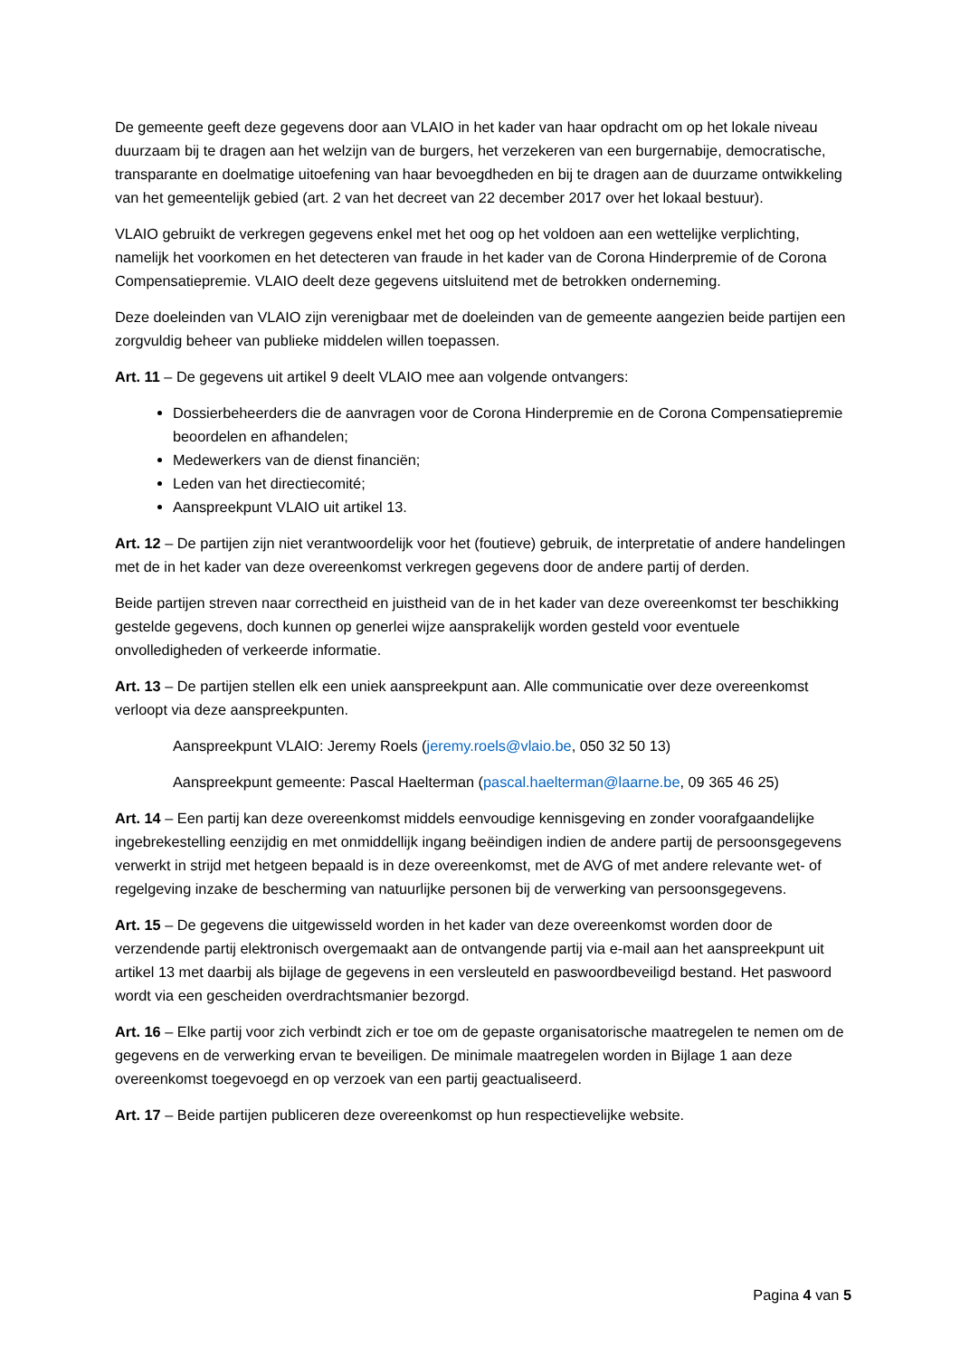De gemeente geeft deze gegevens door aan VLAIO in het kader van haar opdracht om op het lokale niveau duurzaam bij te dragen aan het welzijn van de burgers, het verzekeren van een burgernabije, democratische, transparante en doelmatige uitoefening van haar bevoegdheden en bij te dragen aan de duurzame ontwikkeling van het gemeentelijk gebied (art. 2 van het decreet van 22 december 2017 over het lokaal bestuur).
VLAIO gebruikt de verkregen gegevens enkel met het oog op het voldoen aan een wettelijke verplichting, namelijk het voorkomen en het detecteren van fraude in het kader van de Corona Hinderpremie of de Corona Compensatiepremie. VLAIO deelt deze gegevens uitsluitend met de betrokken onderneming.
Deze doeleinden van VLAIO zijn verenigbaar met de doeleinden van de gemeente aangezien beide partijen een zorgvuldig beheer van publieke middelen willen toepassen.
Art. 11 – De gegevens uit artikel 9 deelt VLAIO mee aan volgende ontvangers:
Dossierbeheerders die de aanvragen voor de Corona Hinderpremie en de Corona Compensatiepremie beoordelen en afhandelen;
Medewerkers van de dienst financiën;
Leden van het directiecomité;
Aanspreekpunt VLAIO uit artikel 13.
Art. 12 – De partijen zijn niet verantwoordelijk voor het (foutieve) gebruik, de interpretatie of andere handelingen met de in het kader van deze overeenkomst verkregen gegevens door de andere partij of derden.
Beide partijen streven naar correctheid en juistheid van de in het kader van deze overeenkomst ter beschikking gestelde gegevens, doch kunnen op generlei wijze aansprakelijk worden gesteld voor eventuele onvolledigheden of verkeerde informatie.
Art. 13 – De partijen stellen elk een uniek aanspreekpunt aan. Alle communicatie over deze overeenkomst verloopt via deze aanspreekpunten.
Aanspreekpunt VLAIO: Jeremy Roels (jeremy.roels@vlaio.be, 050 32 50 13)
Aanspreekpunt gemeente: Pascal Haelterman (pascal.haelterman@laarne.be, 09 365 46 25)
Art. 14 – Een partij kan deze overeenkomst middels eenvoudige kennisgeving en zonder voorafgaandelijke ingebrekestelling eenzijdig en met onmiddellijk ingang beëindigen indien de andere partij de persoonsgegevens verwerkt in strijd met hetgeen bepaald is in deze overeenkomst, met de AVG of met andere relevante wet- of regelgeving inzake de bescherming van natuurlijke personen bij de verwerking van persoonsgegevens.
Art. 15 – De gegevens die uitgewisseld worden in het kader van deze overeenkomst worden door de verzendende partij elektronisch overgemaakt aan de ontvangende partij via e-mail aan het aanspreekpunt uit artikel 13 met daarbij als bijlage de gegevens in een versleuteld en paswoordbeveiligd bestand. Het paswoord wordt via een gescheiden overdrachtsmanier bezorgd.
Art. 16 – Elke partij voor zich verbindt zich er toe om de gepaste organisatorische maatregelen te nemen om de gegevens en de verwerking ervan te beveiligen. De minimale maatregelen worden in Bijlage 1 aan deze overeenkomst toegevoegd en op verzoek van een partij geactualiseerd.
Art. 17 – Beide partijen publiceren deze overeenkomst op hun respectievelijke website.
Pagina 4 van 5